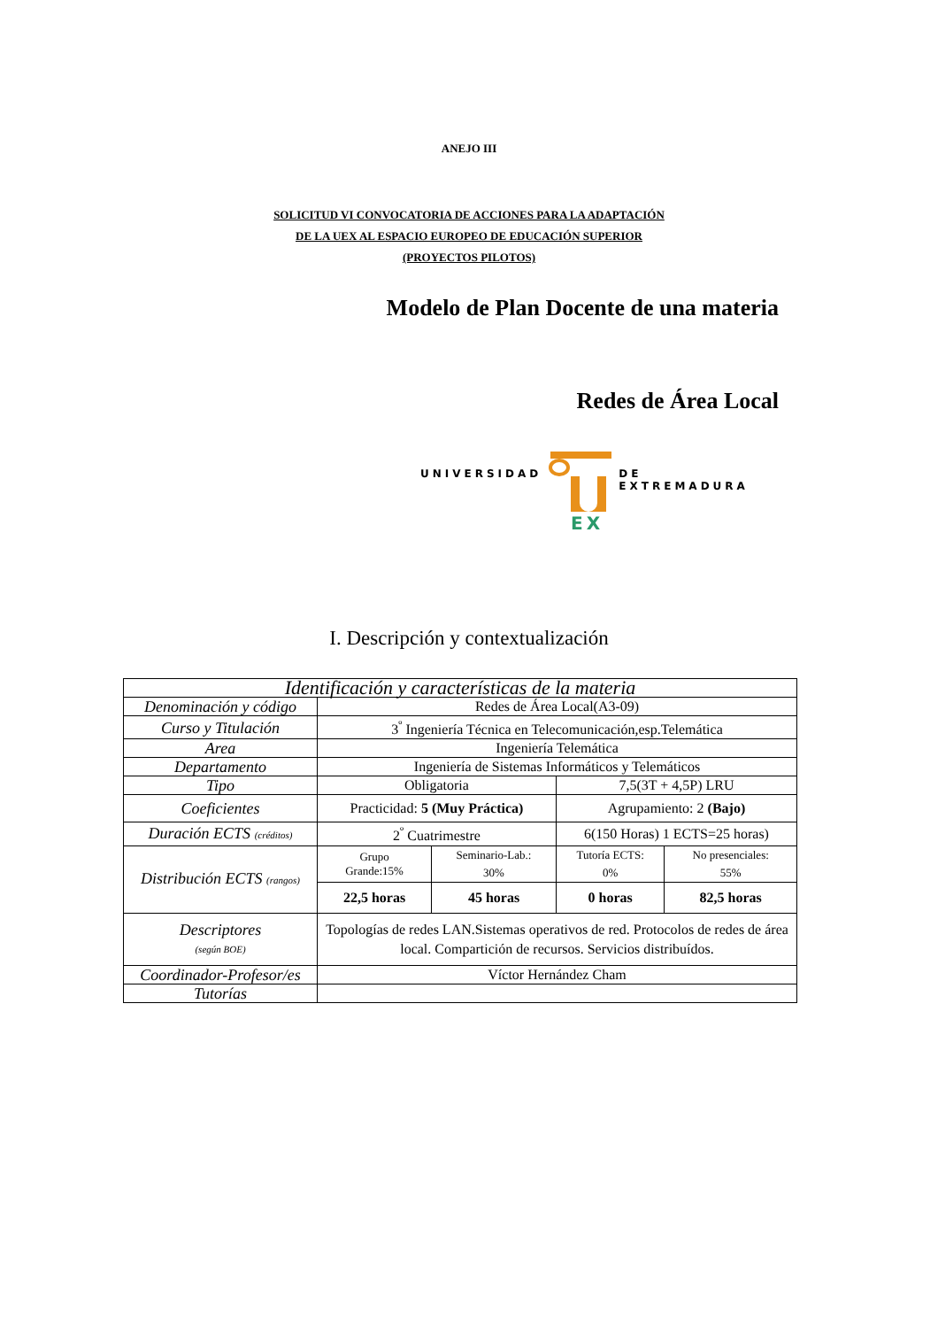ANEJO III
SOLICITUD VI CONVOCATORIA DE ACCIONES PARA LA ADAPTACIÓN
DE LA UEX AL ESPACIO EUROPEO DE EDUCACIÓN SUPERIOR
(PROYECTOS PILOTOS)
Modelo de Plan Docente de una materia
Redes de Área Local
UNIVERSIDAD
EX
DE EXTREMADURA
I. Descripción y contextualización
| Identificación y características de la materia | | | | |
| Denominación y código | Redes de Área Local(A3-09) | | | |
| Curso y Titulación | 3<sup>º</sup> Ingeniería Técnica en Telecomunicación,esp.Telemática | | | |
| Area | Ingeniería Telemática | | | |
| Departamento | Ingeniería de Sistemas Informáticos y Telemáticos | | | |
| Tipo | Obligatoria | | 7,5(3T + 4,5P) LRU | |
| Coeficientes | Practicidad: 5 (Muy Práctica) | | Agrupamiento: 2 (Bajo) | |
| Duración ECTS (créditos) | 2<sup>º</sup> Cuatrimestre | | 6(150 Horas) 1 ECTS=25 horas) | |
| Distribución ECTS (rangos) | Grupo Grande:15% | Seminario-Lab.: 30% | Tutoría ECTS: 0% | No presenciales: 55% |
| | 22,5 horas | 45 horas | 0 horas | 82,5 horas |
| Descriptores (según BOE) | Topologías de redes LAN.Sistemas operativos de red. Protocolos de redes de área local. Compartición de recursos. Servicios distribuídos. | | | |
| Coordinador-Profesor/es | Víctor Hernández Cham | | | |
| Tutorías | | | | |